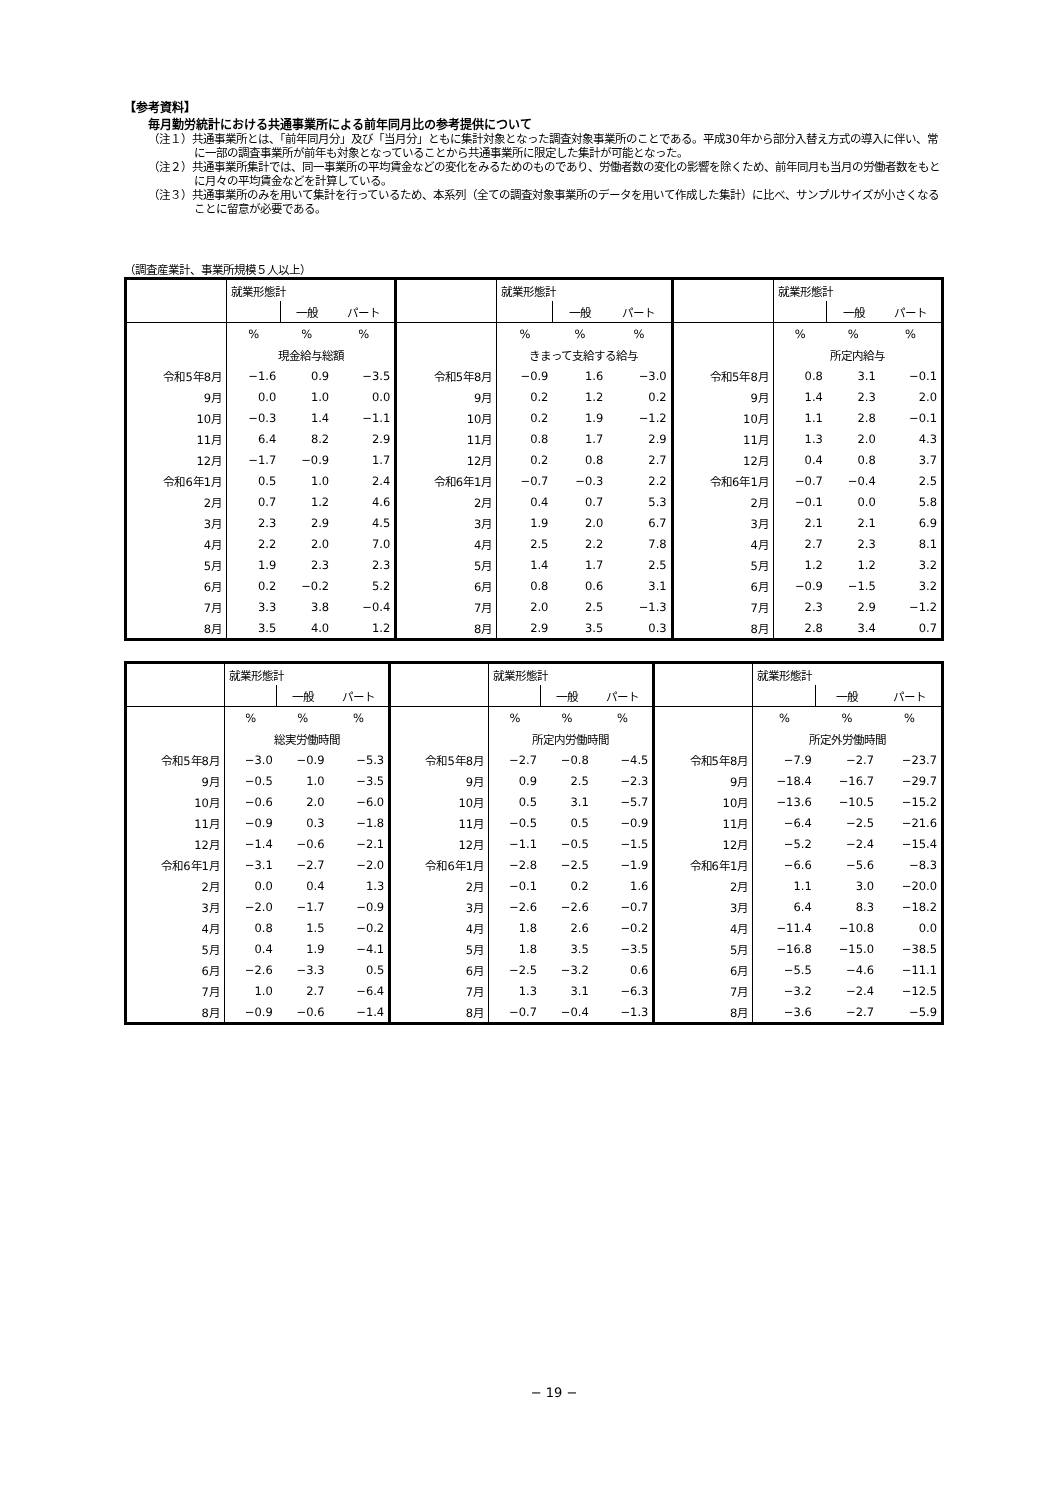【参考資料】
毎月勤労統計における共通事業所による前年同月比の参考提供について
（注１）共通事業所とは、「前年同月分」及び「当月分」ともに集計対象となった調査対象事業所のことである。平成30年から部分入替え方式の導入に伴い、常に一部の調査事業所が前年も対象となっていることから共通事業所に限定した集計が可能となった。
（注２）共通事業所集計では、同一事業所の平均賃金などの変化をみるためのものであり、労働者数の変化の影響を除くため、前年同月も当月の労働者数をもとに月々の平均賃金などを計算している。
（注３）共通事業所のみを用いて集計を行っているため、本系列（全ての調査対象事業所のデータを用いて作成した集計）に比べ、サンプルサイズが小さくなることに留意が必要である。
（調査産業計、事業所規模５人以上）
| | 就業形態計 | | | | 就業形態計 | | | | 就業形態計 | | |
| | | 一般 | パート | | | 一般 | パート | | | 一般 | パート |
| | % | % | % | | % | % | % | | % | % | % |
| | 現金給与総額 | | | | きまって支給する給与 | | | | 所定内給与 | | |
| 令和5年8月 | −1.6 | 0.9 | −3.5 | 令和5年8月 | −0.9 | 1.6 | −3.0 | 令和5年8月 | 0.8 | 3.1 | −0.1 |
| 9月 | 0.0 | 1.0 | 0.0 | 9月 | 0.2 | 1.2 | 0.2 | 9月 | 1.4 | 2.3 | 2.0 |
| 10月 | −0.3 | 1.4 | −1.1 | 10月 | 0.2 | 1.9 | −1.2 | 10月 | 1.1 | 2.8 | −0.1 |
| 11月 | 6.4 | 8.2 | 2.9 | 11月 | 0.8 | 1.7 | 2.9 | 11月 | 1.3 | 2.0 | 4.3 |
| 12月 | −1.7 | −0.9 | 1.7 | 12月 | 0.2 | 0.8 | 2.7 | 12月 | 0.4 | 0.8 | 3.7 |
| 令和6年1月 | 0.5 | 1.0 | 2.4 | 令和6年1月 | −0.7 | −0.3 | 2.2 | 令和6年1月 | −0.7 | −0.4 | 2.5 |
| 2月 | 0.7 | 1.2 | 4.6 | 2月 | 0.4 | 0.7 | 5.3 | 2月 | −0.1 | 0.0 | 5.8 |
| 3月 | 2.3 | 2.9 | 4.5 | 3月 | 1.9 | 2.0 | 6.7 | 3月 | 2.1 | 2.1 | 6.9 |
| 4月 | 2.2 | 2.0 | 7.0 | 4月 | 2.5 | 2.2 | 7.8 | 4月 | 2.7 | 2.3 | 8.1 |
| 5月 | 1.9 | 2.3 | 2.3 | 5月 | 1.4 | 1.7 | 2.5 | 5月 | 1.2 | 1.2 | 3.2 |
| 6月 | 0.2 | −0.2 | 5.2 | 6月 | 0.8 | 0.6 | 3.1 | 6月 | −0.9 | −1.5 | 3.2 |
| 7月 | 3.3 | 3.8 | −0.4 | 7月 | 2.0 | 2.5 | −1.3 | 7月 | 2.3 | 2.9 | −1.2 |
| 8月 | 3.5 | 4.0 | 1.2 | 8月 | 2.9 | 3.5 | 0.3 | 8月 | 2.8 | 3.4 | 0.7 |
| | 就業形態計 | | | | 就業形態計 | | | | 就業形態計 | | |
| | | 一般 | パート | | | 一般 | パート | | | 一般 | パート |
| | % | % | % | | % | % | % | | % | % | % |
| | 総実労働時間 | | | | 所定内労働時間 | | | | 所定外労働時間 | | |
| 令和5年8月 | −3.0 | −0.9 | −5.3 | 令和5年8月 | −2.7 | −0.8 | −4.5 | 令和5年8月 | −7.9 | −2.7 | −23.7 |
| 9月 | −0.5 | 1.0 | −3.5 | 9月 | 0.9 | 2.5 | −2.3 | 9月 | −18.4 | −16.7 | −29.7 |
| 10月 | −0.6 | 2.0 | −6.0 | 10月 | 0.5 | 3.1 | −5.7 | 10月 | −13.6 | −10.5 | −15.2 |
| 11月 | −0.9 | 0.3 | −1.8 | 11月 | −0.5 | 0.5 | −0.9 | 11月 | −6.4 | −2.5 | −21.6 |
| 12月 | −1.4 | −0.6 | −2.1 | 12月 | −1.1 | −0.5 | −1.5 | 12月 | −5.2 | −2.4 | −15.4 |
| 令和6年1月 | −3.1 | −2.7 | −2.0 | 令和6年1月 | −2.8 | −2.5 | −1.9 | 令和6年1月 | −6.6 | −5.6 | −8.3 |
| 2月 | 0.0 | 0.4 | 1.3 | 2月 | −0.1 | 0.2 | 1.6 | 2月 | 1.1 | 3.0 | −20.0 |
| 3月 | −2.0 | −1.7 | −0.9 | 3月 | −2.6 | −2.6 | −0.7 | 3月 | 6.4 | 8.3 | −18.2 |
| 4月 | 0.8 | 1.5 | −0.2 | 4月 | 1.8 | 2.6 | −0.2 | 4月 | −11.4 | −10.8 | 0.0 |
| 5月 | 0.4 | 1.9 | −4.1 | 5月 | 1.8 | 3.5 | −3.5 | 5月 | −16.8 | −15.0 | −38.5 |
| 6月 | −2.6 | −3.3 | 0.5 | 6月 | −2.5 | −3.2 | 0.6 | 6月 | −5.5 | −4.6 | −11.1 |
| 7月 | 1.0 | 2.7 | −6.4 | 7月 | 1.3 | 3.1 | −6.3 | 7月 | −3.2 | −2.4 | −12.5 |
| 8月 | −0.9 | −0.6 | −1.4 | 8月 | −0.7 | −0.4 | −1.3 | 8月 | −3.6 | −2.7 | −5.9 |
− 19 −